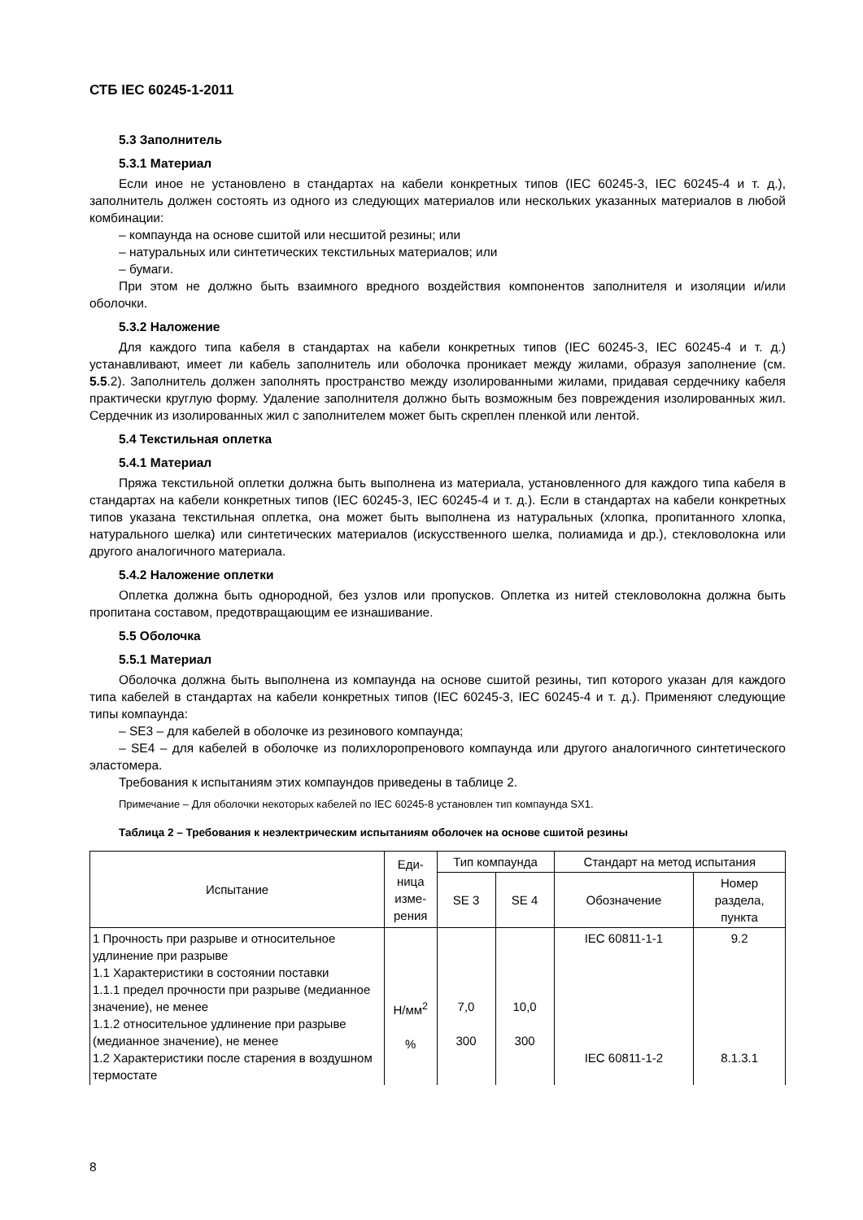СТБ IEC 60245-1-2011
5.3 Заполнитель
5.3.1 Материал
Если иное не установлено в стандартах на кабели конкретных типов (IEC 60245-3, IEC 60245-4 и т. д.), заполнитель должен состоять из одного из следующих материалов или нескольких указанных материалов в любой комбинации:
– компаунда на основе сшитой или несшитой резины; или
– натуральных или синтетических текстильных материалов; или
– бумаги.
При этом не должно быть взаимного вредного воздействия компонентов заполнителя и изоляции и/или оболочки.
5.3.2 Наложение
Для каждого типа кабеля в стандартах на кабели конкретных типов (IEC 60245-3, IEC 60245-4 и т. д.) устанавливают, имеет ли кабель заполнитель или оболочка проникает между жилами, образуя заполнение (см. 5.5.2). Заполнитель должен заполнять пространство между изолированными жилами, придавая сердечнику кабеля практически круглую форму. Удаление заполнителя должно быть возможным без повреждения изолированных жил. Сердечник из изолированных жил с заполнителем может быть скреплен пленкой или лентой.
5.4 Текстильная оплетка
5.4.1 Материал
Пряжа текстильной оплетки должна быть выполнена из материала, установленного для каждого типа кабеля в стандартах на кабели конкретных типов (IEC 60245-3, IEC 60245-4 и т. д.). Если в стандартах на кабели конкретных типов указана текстильная оплетка, она может быть выполнена из натуральных (хлопка, пропитанного хлопка, натурального шелка) или синтетических материалов (искусственного шелка, полиамида и др.), стекловолокна или другого аналогичного материала.
5.4.2 Наложение оплетки
Оплетка должна быть однородной, без узлов или пропусков. Оплетка из нитей стекловолокна должна быть пропитана составом, предотвращающим ее изнашивание.
5.5 Оболочка
5.5.1 Материал
Оболочка должна быть выполнена из компаунда на основе сшитой резины, тип которого указан для каждого типа кабелей в стандартах на кабели конкретных типов (IEC 60245-3, IEC 60245-4 и т. д.). Применяют следующие типы компаунда:
– SE3 – для кабелей в оболочке из резинового компаунда;
– SE4 – для кабелей в оболочке из полихлоропренового компаунда или другого аналогичного синтетического эластомера.
Требования к испытаниям этих компаундов приведены в таблице 2.
Примечание – Для оболочки некоторых кабелей по IEC 60245-8 установлен тип компаунда SX1.
Таблица 2 – Требования к неэлектрическим испытаниям оболочек на основе сшитой резины
| Испытание | Еди- ница изме- рения | Тип компаунда | | Стандарт на метод испытания | |
| --- | --- | --- | --- | --- | --- |
| | | SE 3 | SE 4 | Обозначение | Номер раздела, пункта |
| 1 Прочность при разрыве и относительное удлинение при разрыве 1.1 Характеристики в состоянии поставки 1.1.1 предел прочности при разрыве (медианное значение), не менее 1.1.2 относительное удлинение при разрыве (медианное значение), не менее 1.2 Характеристики после старения в воздушном термостате | Н/мм<sup>2</sup> % | 7,0 300 | 10,0 300 | IEC 60811-1-1 IEC 60811-1-2 | 9.2 8.1.3.1 |
8